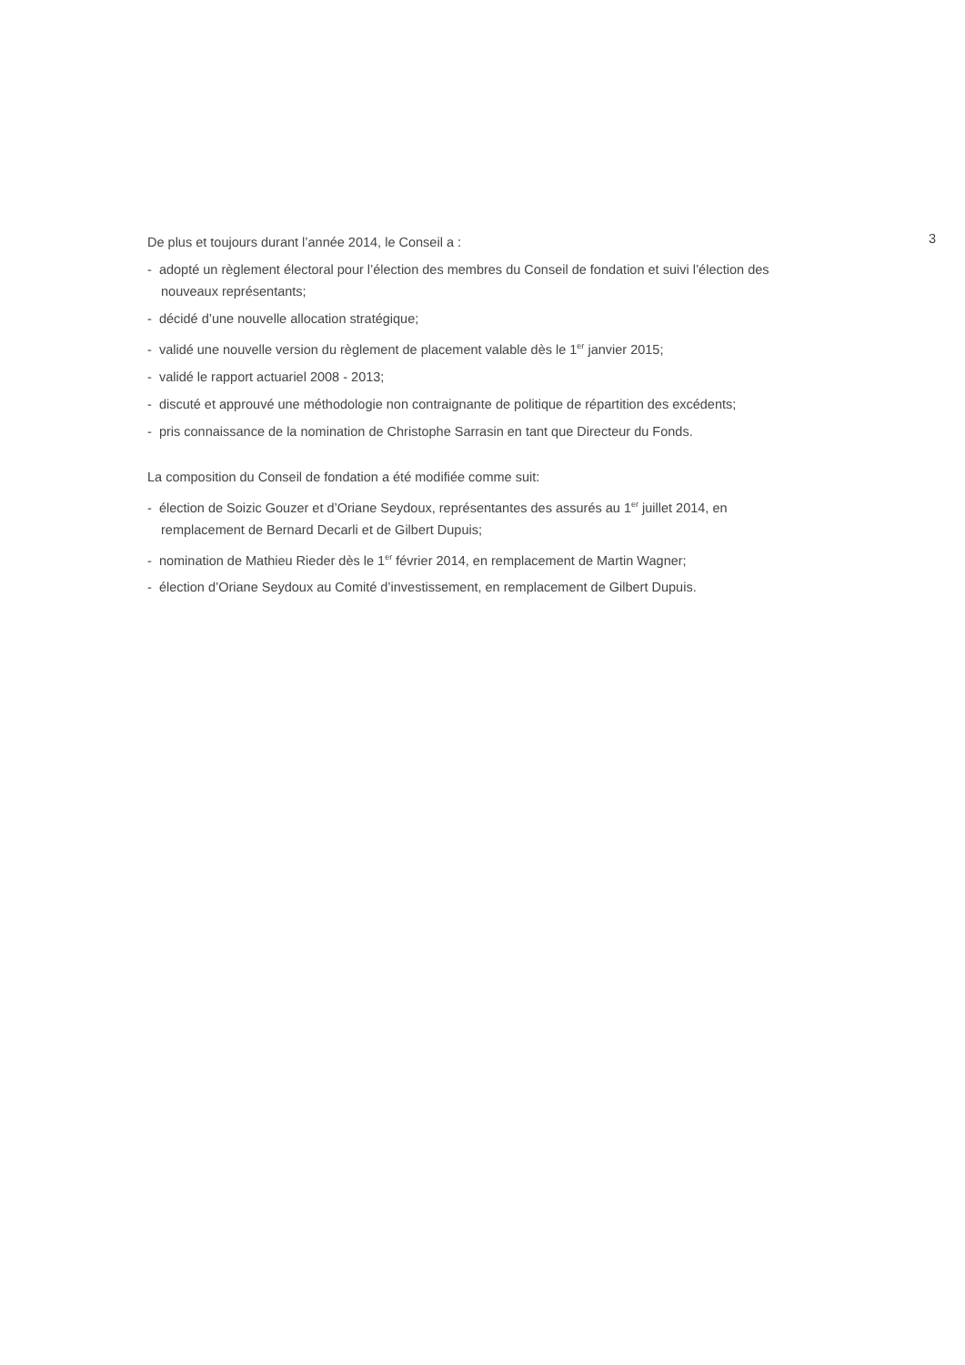De plus et toujours durant l’année 2014, le Conseil a :
- adopté un règlement électoral pour l’élection des membres du Conseil de fondation et suivi l’élection des nouveaux représentants;
- décidé d’une nouvelle allocation stratégique;
- validé une nouvelle version du règlement de placement valable dès le 1<sup>er</sup> janvier 2015;
- validé le rapport actuariel 2008 - 2013;
- discuté et approuvé une méthodologie non contraignante de politique de répartition des excédents;
- pris connaissance de la nomination de Christophe Sarrasin en tant que Directeur du Fonds.
La composition du Conseil de fondation a été modifiée comme suit:
- élection de Soizic Gouzer et d’Oriane Seydoux, représentantes des assurés au 1<sup>er</sup> juillet 2014, en remplacement de Bernard Decarli et de Gilbert Dupuis;
- nomination de Mathieu Rieder dès le 1<sup>er</sup> février 2014, en remplacement de Martin Wagner;
- élection d’Oriane Seydoux au Comité d’investissement, en remplacement de Gilbert Dupuis.
3